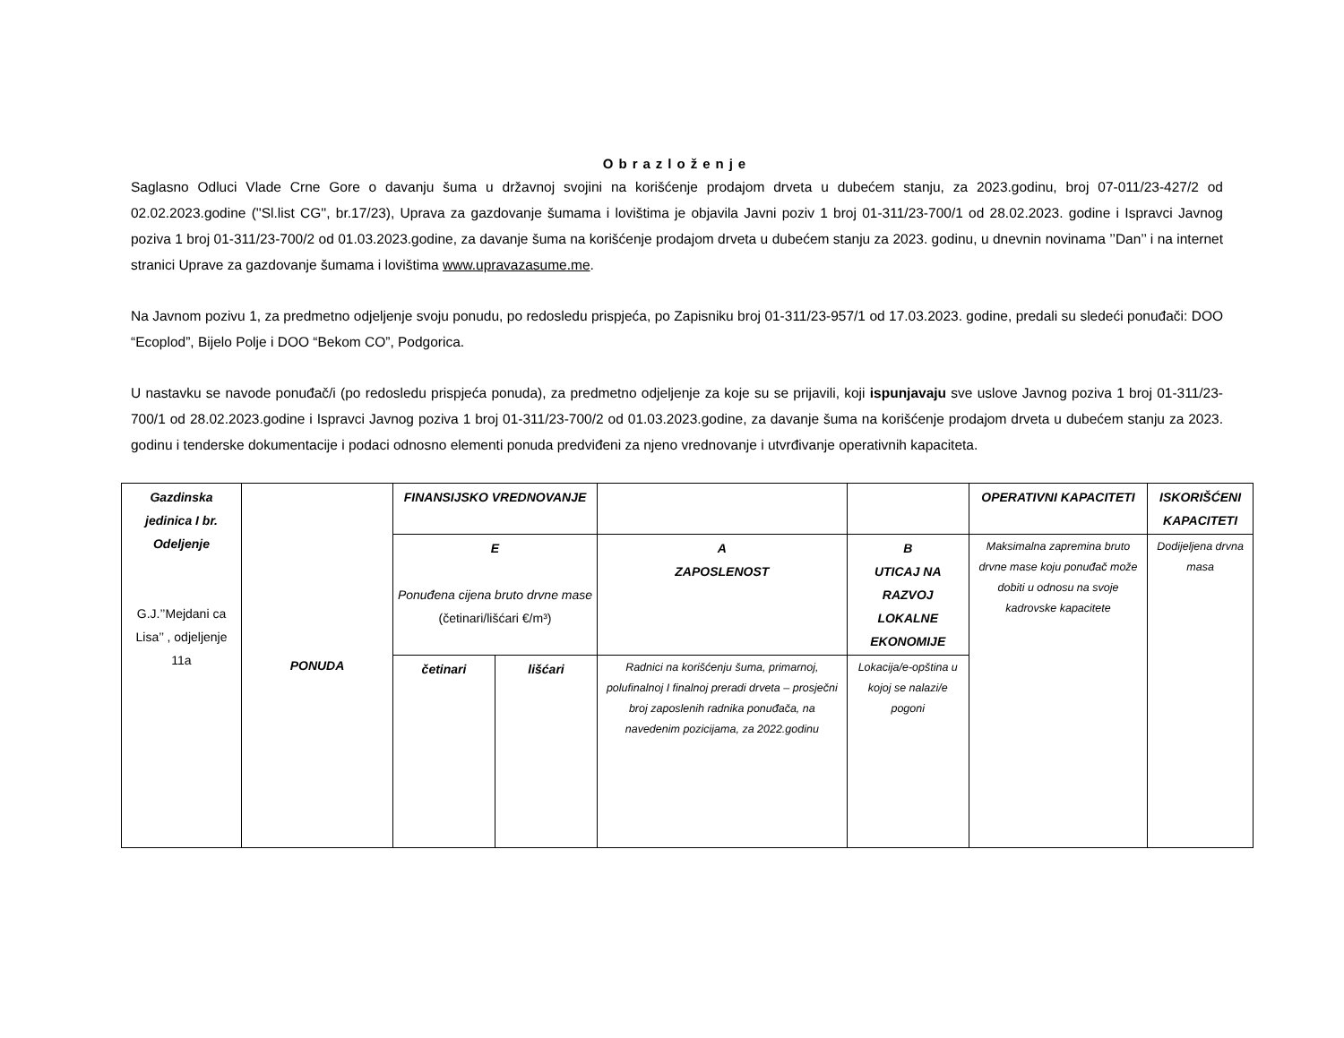Obrazloženje
Saglasno Odluci Vlade Crne Gore o davanju šuma u državnoj svojini na korišćenje prodajom drveta u dubećem stanju, za 2023.godinu, broj 07-011/23-427/2 od 02.02.2023.godine (''Sl.list CG'', br.17/23), Uprava za gazdovanje šumama i lovištima je objavila Javni poziv 1 broj 01-311/23-700/1 od 28.02.2023. godine i Ispravci Javnog poziva 1 broj 01-311/23-700/2 od 01.03.2023.godine, za davanje šuma na korišćenje prodajom drveta u dubećem stanju za 2023. godinu, u dnevnin novinama ’’Dan’’ i na internet stranici Uprave za gazdovanje šumama i lovištima www.upravazasume.me.
Na Javnom pozivu 1, za predmetno odjeljenje svoju ponudu, po redosledu prispjeća, po Zapisniku broj 01-311/23-957/1 od 17.03.2023. godine, predali su sledeći ponuđači: DOO “Ecoplod”, Bijelo Polje i DOO “Bekom CO”, Podgorica.
U nastavku se navode ponuđač/i (po redosledu prispjeća ponuda), za predmetno odjeljenje za koje su se prijavili, koji ispunjavaju sve uslove Javnog poziva 1 broj 01-311/23-700/1 od 28.02.2023.godine i Ispravci Javnog poziva 1 broj 01-311/23-700/2 od 01.03.2023.godine, za davanje šuma na korišćenje prodajom drveta u dubećem stanju za 2023. godinu i tenderske dokumentacije i podaci odnosno elementi ponuda predviđeni za njeno vrednovanje i utvrđivanje operativnih kapaciteta.
| Gazdinska jedinica I br. Odeljenje G.J.’’Mejdani ca Lisa’’ , odjeljenje 11a | PONUDA | FINANSIJSKO VREDNOVANJE | | | | OPERATIVNI KAPACITETI | ISKORIŠĆENI KAPACITETI |
| | | E Ponuđena cijena bruto drvne mase (četinari/lišćari €/m³) | | A ZAPOSLENOST | B UTICAJ NA RAZVOJ LOKALNE EKONOMIJE | Maksimalna zapremina bruto drvne mase koju ponuđač može dobiti u odnosu na svoje kadrovske kapacitete | Dodijeljena drvna masa |
| | | | | Radnici na korišćenju šuma, primarnoj, polufinalnoj I finalnoj preradi drveta – prosječni broj zaposlenih radnika ponuđača, na navedenim pozicijama, za 2022.godinu | Lokacija/e-opština u kojoj se nalazi/e pogoni | | |
| | | četinari | lišćari | | | | |